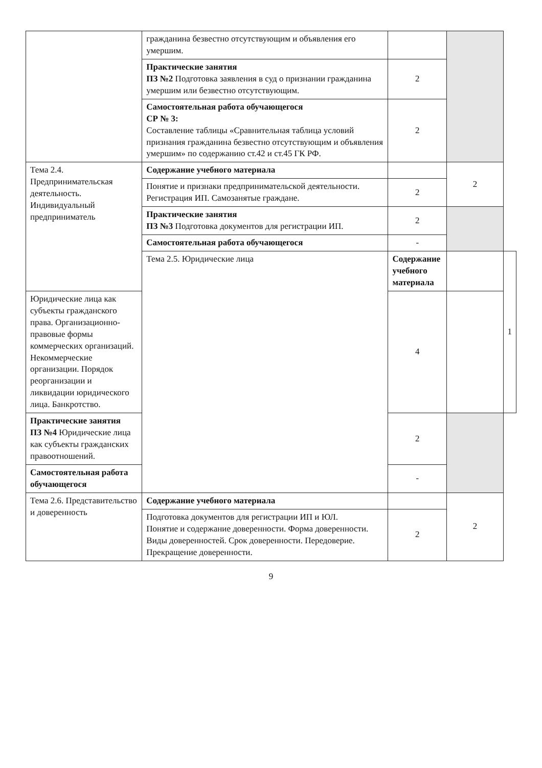| | гражданина безвестно отсутствующим и объявления его умершим. | | | |
| | Практические занятия ПЗ №2 Подготовка заявления в суд о признании гражданина умершим или безвестно отсутствующим. | 2 | | |
| | Самостоятельная работа обучающегося СР № 3: Составление таблицы «Сравнительная таблица условий признания гражданина безвестно отсутствующим и объявления умершим» по содержанию ст.42 и ст.45 ГК РФ. | 2 | | |
| Тема 2.4. Предпринимательская деятельность. Индивидуальный предприниматель | Содержание учебного материала | | 2 | |
| | Понятие и признаки предпринимательской деятельности. Регистрация ИП. Самозанятые граждане. | 2 | | |
| | Практические занятия ПЗ №3 Подготовка документов для регистрации ИП. | 2 | | |
| | Самостоятельная работа обучающегося | - | | |
| | Тема 2.5. Юридические лица | Содержание учебного материала | | 1 |
| Юридические лица как субъекты гражданского права. Организационно-правовые формы коммерческих организаций. Некоммерческие организации. Порядок реорганизации и ликвидации юридического лица. Банкротство. | | 4 | | |
| Практические занятия ПЗ №4 Юридические лица как субъекты гражданских правоотношений. | | 2 | | |
| Самостоятельная работа обучающегося | | - | | |
| Тема 2.6. Представительство и доверенность | Содержание учебного материала | | 2 | |
| | Подготовка документов для регистрации ИП и ЮЛ. Понятие и содержание доверенности. Форма доверенности. Виды доверенностей. Срок доверенности. Передоверие. Прекращение доверенности. | 2 | | |
9